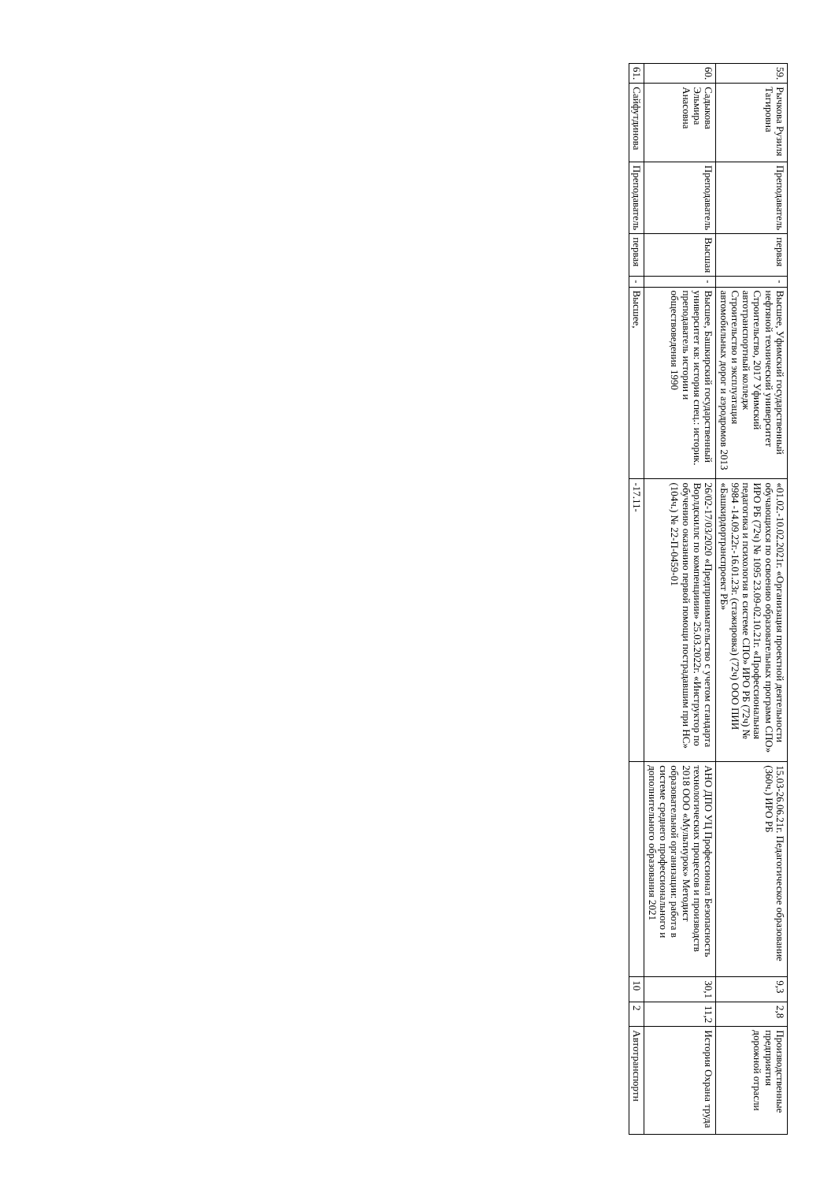| 59. | Рычкова Рузиля Тагировна | Преподаватель | первая | - | Высшее, Уфимский государственный нефтяной технический университет Строительство, 2017 Уфимский автотранспортный колледж Строительство и эксплуатация автомобильных дорог и аэродромов 2013 | «01.02.-10.02.2021г. «Организация проектной деятельности обучающихся по освоению образовательных программ СПО» ИРО РБ (72ч) № 1095 23.09-02.10.21г. «Профессиональная педагогика и психология в системе СПО» ИРО РБ (72ч) № 9984 -14.09.22г.-16.01.23г. (стажировка) (72ч) ООО ПИИ «Башкирдортранспроект РБ» | 15.03-26.06.21г. Педагогическое образование (360ч.) ИРО РБ | 9,3 | 2,8 | Производственные предприятия дорожной отрасли |
| 60. | Садыкова Эльмира Анасовна | Преподаватель | Высшая | - | Высшее, Башкирский государственный университет кв: история спец.: историк. преподаватель истории и обществоведения 1990 | 26/02-17/03/2020 «Предпринимательство с учетом стандарта Ворлдскиллс по компенцииии» 25.03.2022г. «Инструктор по обучению оказанию первой помощи пострадавшим при НС» (104ч.) № 22-П-0459-01 | АНО ДПО УЦ Профессионал Безопасность технологических процессов и производств 2018 ООО «Мультиурок» Методист образовательной организации: работа в системе среднего профессионального и дополнительного образования 2021 | 30,1 | 11,2 | История Охрана труда |
| 61. | Сайфутдинова | Преподаватель | первая | - | Высшее, | -17.11- | | 10 | 2 | Автотранспортн |